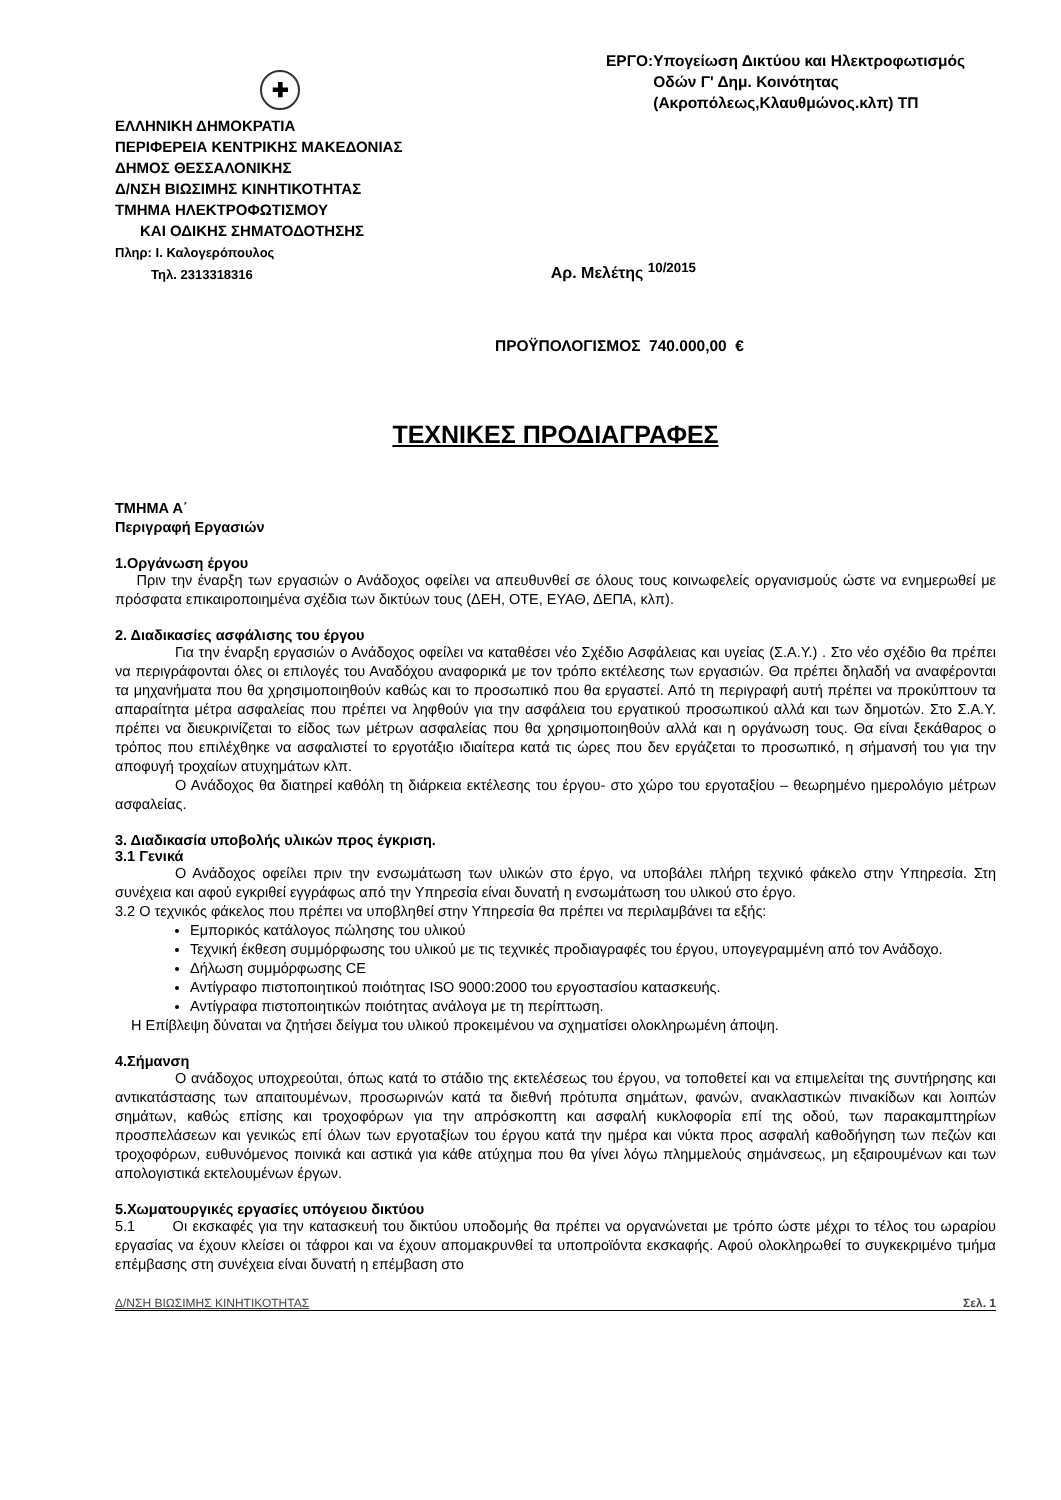✚
ΕΛΛΗΝΙΚΗ ΔΗΜΟΚΡΑΤΙΑ
ΠΕΡΙΦΕΡΕΙΑ ΚΕΝΤΡΙΚΗΣ ΜΑΚΕΔΟΝΙΑΣ
ΔΗΜΟΣ ΘΕΣΣΑΛΟΝΙΚΗΣ
Δ/ΝΣΗ ΒΙΩΣΙΜΗΣ ΚΙΝΗΤΙΚΟΤΗΤΑΣ
ΤΜΗΜΑ ΗΛΕΚΤΡΟΦΩΤΙΣΜΟΥ
ΚΑΙ ΟΔΙΚΗΣ ΣΗΜΑΤΟΔΟΤΗΣΗΣ
Πληρ: Ι. Καλογερόπουλος
Τηλ. 2313318316
ΕΡΓΟ: Υπογείωση Δικτύου και Ηλεκτροφωτισμός Οδών Γ' Δημ. Κοινότητας (Ακροπόλεως,Κλαυθμώνος.κλπ) ΤΠ
Αρ. Μελέτης <sup>10/2015</sup>
ΠΡΟΫΠΟΛΟΓΙΣΜΟΣ 740.000,00 €
ΤΕΧΝΙΚΕΣ ΠΡΟΔΙΑΓΡΑΦΕΣ
ΤΜΗΜΑ Α΄
Περιγραφή Εργασιών
1.Οργάνωση έργου
Πριν την έναρξη των εργασιών ο Ανάδοχος οφείλει να απευθυνθεί σε όλους τους κοινωφελείς οργανισμούς ώστε να ενημερωθεί με πρόσφατα επικαιροποιημένα σχέδια των δικτύων τους (ΔΕΗ, ΟΤΕ, ΕΥΑΘ, ΔΕΠΑ, κλπ).
2. Διαδικασίες ασφάλισης του έργου
Για την έναρξη εργασιών ο Ανάδοχος οφείλει να καταθέσει νέο Σχέδιο Ασφάλειας και υγείας (Σ.Α.Υ.) . Στο νέο σχέδιο θα πρέπει να περιγράφονται όλες οι επιλογές του Αναδόχου αναφορικά με τον τρόπο εκτέλεσης των εργασιών. Θα πρέπει δηλαδή να αναφέρονται τα μηχανήματα που θα χρησιμοποιηθούν καθώς και το προσωπικό που θα εργαστεί. Από τη περιγραφή αυτή πρέπει να προκύπτουν τα απαραίτητα μέτρα ασφαλείας που πρέπει να ληφθούν για την ασφάλεια του εργατικού προσωπικού αλλά και των δημοτών. Στο Σ.Α.Υ. πρέπει να διευκρινίζεται το είδος των μέτρων ασφαλείας που θα χρησιμοποιηθούν αλλά και η οργάνωση τους. Θα είναι ξεκάθαρος ο τρόπος που επιλέχθηκε να ασφαλιστεί το εργοτάξιο ιδιαίτερα κατά τις ώρες που δεν εργάζεται το προσωπικό, η σήμανσή του για την αποφυγή τροχαίων ατυχημάτων κλπ.
Ο Ανάδοχος θα διατηρεί καθόλη τη διάρκεια εκτέλεσης του έργου- στο χώρο του εργοταξίου – θεωρημένο ημερολόγιο μέτρων ασφαλείας.
3. Διαδικασία υποβολής υλικών προς έγκριση.
3.1 Γενικά
Ο Ανάδοχος οφείλει πριν την ενσωμάτωση των υλικών στο έργο, να υποβάλει πλήρη τεχνικό φάκελο στην Υπηρεσία. Στη συνέχεια και αφού εγκριθεί εγγράφως από την Υπηρεσία είναι δυνατή η ενσωμάτωση του υλικού στο έργο.
3.2 Ο τεχνικός φάκελος που πρέπει να υποβληθεί στην Υπηρεσία θα πρέπει να περιλαμβάνει τα εξής:
Εμπορικός κατάλογος πώλησης του υλικού
Τεχνική έκθεση συμμόρφωσης του υλικού με τις τεχνικές προδιαγραφές του έργου, υπογεγραμμένη από τον Ανάδοχο.
Δήλωση συμμόρφωσης CE
Αντίγραφο πιστοποιητικού ποιότητας ISO 9000:2000 του εργοστασίου κατασκευής.
Αντίγραφα πιστοποιητικών ποιότητας ανάλογα με τη περίπτωση.
Η Επίβλεψη δύναται να ζητήσει δείγμα του υλικού προκειμένου να σχηματίσει ολοκληρωμένη άποψη.
4.Σήμανση
Ο ανάδοχος υποχρεούται, όπως κατά το στάδιο της εκτελέσεως του έργου, να τοποθετεί και να επιμελείται της συντήρησης και αντικατάστασης των απαιτουμένων, προσωρινών κατά τα διεθνή πρότυπα σημάτων, φανών, ανακλαστικών πινακίδων και λοιπών σημάτων, καθώς επίσης και τροχοφόρων για την απρόσκοπτη και ασφαλή κυκλοφορία επί της οδού, των παρακαμπτηρίων προσπελάσεων και γενικώς επί όλων των εργοταξίων του έργου κατά την ημέρα και νύκτα προς ασφαλή καθοδήγηση των πεζών και τροχοφόρων, ευθυνόμενος ποινικά και αστικά για κάθε ατύχημα που θα γίνει λόγω πλημμελούς σημάνσεως, μη εξαιρουμένων και των απολογιστικά εκτελουμένων έργων.
5.Χωματουργικές εργασίες υπόγειου δικτύου
5.1 Οι εκσκαφές για την κατασκευή του δικτύου υποδομής θα πρέπει να οργανώνεται με τρόπο ώστε μέχρι το τέλος του ωραρίου εργασίας να έχουν κλείσει οι τάφροι και να έχουν απομακρυνθεί τα υποπροϊόντα εκσκαφής. Αφού ολοκληρωθεί το συγκεκριμένο τμήμα επέμβασης στη συνέχεια είναι δυνατή η επέμβαση στο
Δ/ΝΣΗ ΒΙΩΣΙΜΗΣ ΚΙΝΗΤΙΚΟΤΗΤΑΣ Σελ. 1